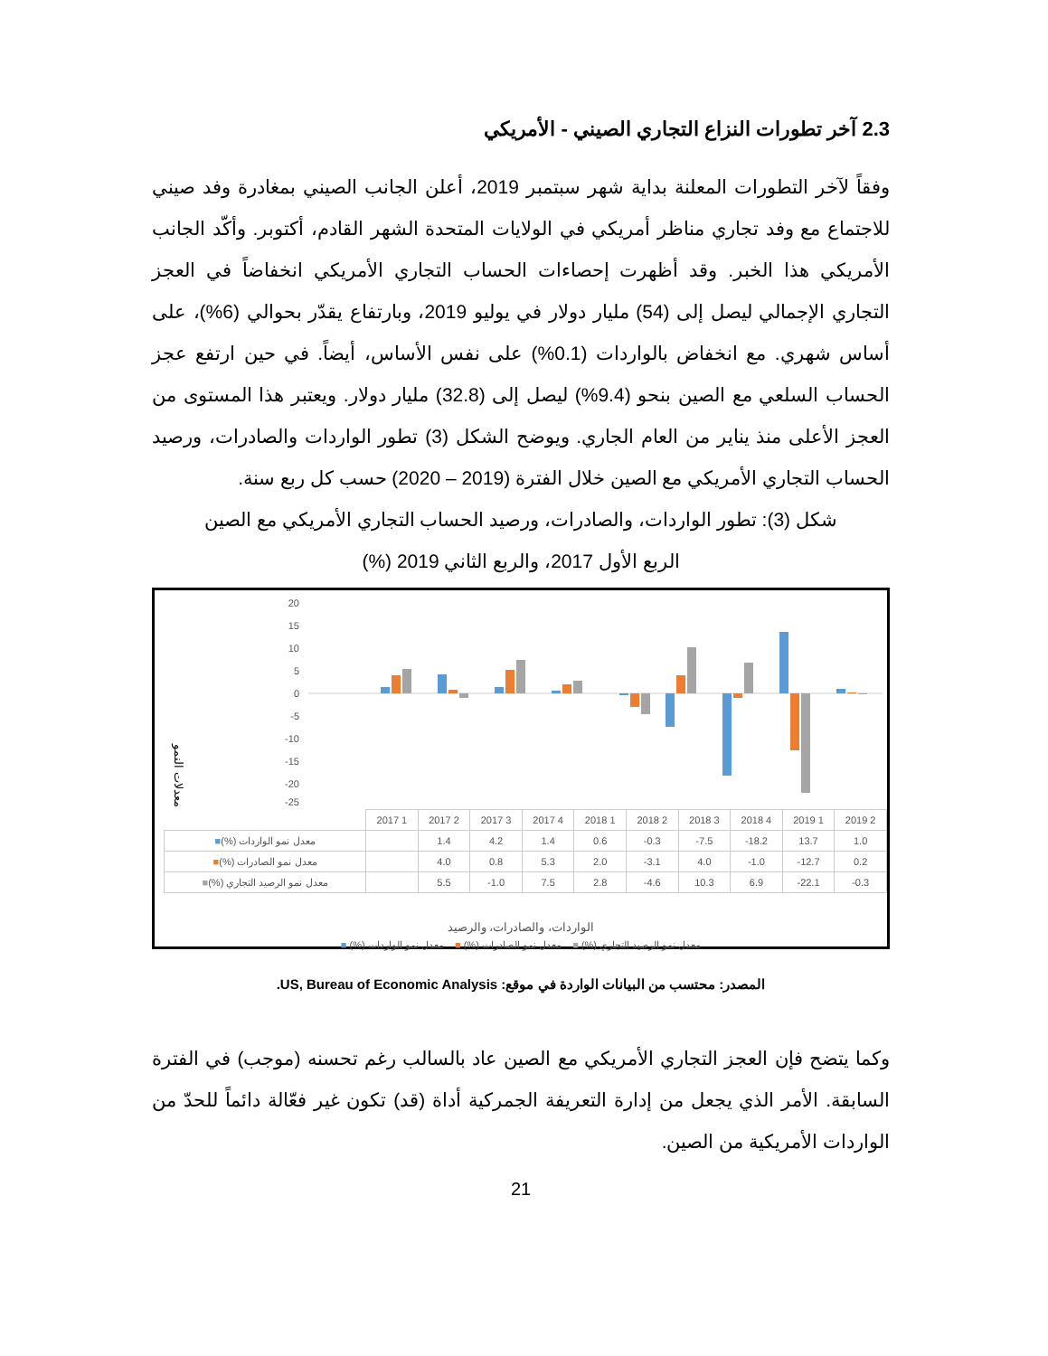2.3 آخر تطورات النزاع التجاري الصيني - الأمريكي
وفقاً لآخر التطورات المعلنة بداية شهر سبتمبر 2019، أعلن الجانب الصيني بمغادرة وفد صيني للاجتماع مع وفد تجاري مناظر أمريكي في الولايات المتحدة الشهر القادم، أكتوبر. وأكّد الجانب الأمريكي هذا الخبر. وقد أظهرت إحصاءات الحساب التجاري الأمريكي انخفاضاً في العجز التجاري الإجمالي ليصل إلى (54) مليار دولار في يوليو 2019، وبارتفاع يقدّر بحوالي (6%)، على أساس شهري. مع انخفاض بالواردات (0.1%) على نفس الأساس، أيضاً. في حين ارتفع عجز الحساب السلعي مع الصين بنحو (9.4%) ليصل إلى (32.8) مليار دولار. ويعتبر هذا المستوى من العجز الأعلى منذ يناير من العام الجاري. ويوضح الشكل (3) تطور الواردات والصادرات، ورصيد الحساب التجاري الأمريكي مع الصين خلال الفترة (2019 – 2020) حسب كل ربع سنة.
شكل (3): تطور الواردات، والصادرات، ورصيد الحساب التجاري الأمريكي مع الصين
الربع الأول 2017، والربع الثاني 2019 (%)
20
15
10
5
0
-5
-10
-15
-20
-25
معدلات النمو
| | 2017 1 | 2017 2 | 2017 3 | 2017 4 | 2018 1 | 2018 2 | 2018 3 | 2018 4 | 2019 1 | 2019 2 |
| --- | --- | --- | --- | --- | --- | --- | --- | --- | --- | --- |
| ■ (%) معدل نمو الواردات | | 1.4 | 4.2 | 1.4 | 0.6 | -0.3 | -7.5 | -18.2 | 13.7 | 1.0 |
| ■ (%) معدل نمو الصادرات | | 4.0 | 0.8 | 5.3 | 2.0 | -3.1 | 4.0 | -1.0 | -12.7 | 0.2 |
| ■ (%) معدل نمو الرصيد التجاري | | 5.5 | -1.0 | 7.5 | 2.8 | -4.6 | 10.3 | 6.9 | -22.1 | -0.3 |
الواردات، والصادرات، والرصيد
معدل نمو الرصيد التجاري (%) ■ معدل نمو الصادرات (%) ■ معدل نمو الواردات (%) ■
المصدر: محتسب من البيانات الواردة في موقع: US, Bureau of Economic Analysis.
وكما يتضح فإن العجز التجاري الأمريكي مع الصين عاد بالسالب رغم تحسنه (موجب) في الفترة السابقة. الأمر الذي يجعل من إدارة التعريفة الجمركية أداة (قد) تكون غير فعّالة دائماً للحدّ من الواردات الأمريكية من الصين.
21